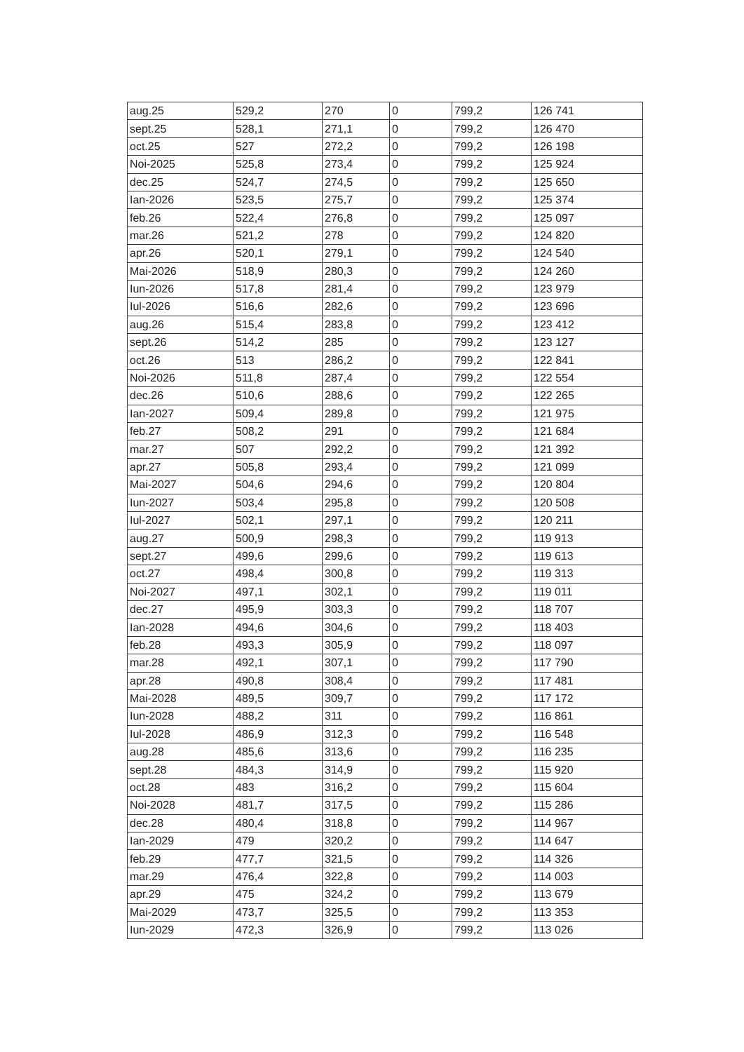| aug.25 | 529,2 | 270 | 0 | 799,2 | 126 741 |
| sept.25 | 528,1 | 271,1 | 0 | 799,2 | 126 470 |
| oct.25 | 527 | 272,2 | 0 | 799,2 | 126 198 |
| Noi-2025 | 525,8 | 273,4 | 0 | 799,2 | 125 924 |
| dec.25 | 524,7 | 274,5 | 0 | 799,2 | 125 650 |
| Ian-2026 | 523,5 | 275,7 | 0 | 799,2 | 125 374 |
| feb.26 | 522,4 | 276,8 | 0 | 799,2 | 125 097 |
| mar.26 | 521,2 | 278 | 0 | 799,2 | 124 820 |
| apr.26 | 520,1 | 279,1 | 0 | 799,2 | 124 540 |
| Mai-2026 | 518,9 | 280,3 | 0 | 799,2 | 124 260 |
| Iun-2026 | 517,8 | 281,4 | 0 | 799,2 | 123 979 |
| Iul-2026 | 516,6 | 282,6 | 0 | 799,2 | 123 696 |
| aug.26 | 515,4 | 283,8 | 0 | 799,2 | 123 412 |
| sept.26 | 514,2 | 285 | 0 | 799,2 | 123 127 |
| oct.26 | 513 | 286,2 | 0 | 799,2 | 122 841 |
| Noi-2026 | 511,8 | 287,4 | 0 | 799,2 | 122 554 |
| dec.26 | 510,6 | 288,6 | 0 | 799,2 | 122 265 |
| Ian-2027 | 509,4 | 289,8 | 0 | 799,2 | 121 975 |
| feb.27 | 508,2 | 291 | 0 | 799,2 | 121 684 |
| mar.27 | 507 | 292,2 | 0 | 799,2 | 121 392 |
| apr.27 | 505,8 | 293,4 | 0 | 799,2 | 121 099 |
| Mai-2027 | 504,6 | 294,6 | 0 | 799,2 | 120 804 |
| Iun-2027 | 503,4 | 295,8 | 0 | 799,2 | 120 508 |
| Iul-2027 | 502,1 | 297,1 | 0 | 799,2 | 120 211 |
| aug.27 | 500,9 | 298,3 | 0 | 799,2 | 119 913 |
| sept.27 | 499,6 | 299,6 | 0 | 799,2 | 119 613 |
| oct.27 | 498,4 | 300,8 | 0 | 799,2 | 119 313 |
| Noi-2027 | 497,1 | 302,1 | 0 | 799,2 | 119 011 |
| dec.27 | 495,9 | 303,3 | 0 | 799,2 | 118 707 |
| Ian-2028 | 494,6 | 304,6 | 0 | 799,2 | 118 403 |
| feb.28 | 493,3 | 305,9 | 0 | 799,2 | 118 097 |
| mar.28 | 492,1 | 307,1 | 0 | 799,2 | 117 790 |
| apr.28 | 490,8 | 308,4 | 0 | 799,2 | 117 481 |
| Mai-2028 | 489,5 | 309,7 | 0 | 799,2 | 117 172 |
| Iun-2028 | 488,2 | 311 | 0 | 799,2 | 116 861 |
| Iul-2028 | 486,9 | 312,3 | 0 | 799,2 | 116 548 |
| aug.28 | 485,6 | 313,6 | 0 | 799,2 | 116 235 |
| sept.28 | 484,3 | 314,9 | 0 | 799,2 | 115 920 |
| oct.28 | 483 | 316,2 | 0 | 799,2 | 115 604 |
| Noi-2028 | 481,7 | 317,5 | 0 | 799,2 | 115 286 |
| dec.28 | 480,4 | 318,8 | 0 | 799,2 | 114 967 |
| Ian-2029 | 479 | 320,2 | 0 | 799,2 | 114 647 |
| feb.29 | 477,7 | 321,5 | 0 | 799,2 | 114 326 |
| mar.29 | 476,4 | 322,8 | 0 | 799,2 | 114 003 |
| apr.29 | 475 | 324,2 | 0 | 799,2 | 113 679 |
| Mai-2029 | 473,7 | 325,5 | 0 | 799,2 | 113 353 |
| Iun-2029 | 472,3 | 326,9 | 0 | 799,2 | 113 026 |